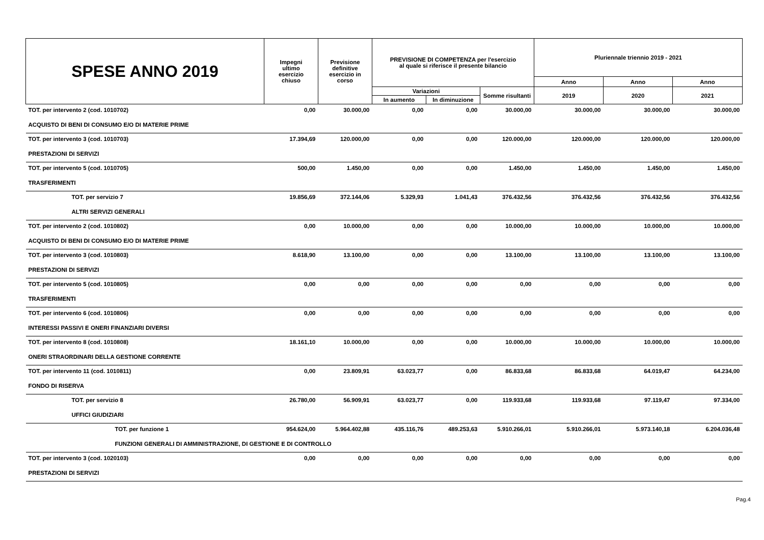| SPESE ANNO 2019 | Impegni ultimo esercizio chiuso | Previsione definitive esercizio in corso | PREVISIONE DI COMPETENZA per l'esercizio al quale si riferisce il presente bilancio | | | Pluriennale triennio 2019 - 2021 | | |
| --- | --- | --- | --- | --- | --- | --- | --- | --- |
| | | | | | | Anno | Anno | Anno |
| | | | Variazioni | | Somme risultanti | 2019 | 2020 | 2021 |
| | | | In aumento | In diminuzione | | | | |
| TOT. per intervento 2 (cod. 1010702) | 0,00 | 30.000,00 | 0,00 | 0,00 | 30.000,00 | 30.000,00 | 30.000,00 | 30.000,00 |
| ACQUISTO DI BENI DI CONSUMO E/O DI MATERIE PRIME | | | | | | | | |
| TOT. per intervento 3 (cod. 1010703) | 17.394,69 | 120.000,00 | 0,00 | 0,00 | 120.000,00 | 120.000,00 | 120.000,00 | 120.000,00 |
| PRESTAZIONI DI SERVIZI | | | | | | | | |
| TOT. per intervento 5 (cod. 1010705) | 500,00 | 1.450,00 | 0,00 | 0,00 | 1.450,00 | 1.450,00 | 1.450,00 | 1.450,00 |
| TRASFERIMENTI | | | | | | | | |
| TOT. per servizio 7 | 19.856,69 | 372.144,06 | 5.329,93 | 1.041,43 | 376.432,56 | 376.432,56 | 376.432,56 | 376.432,56 |
| ALTRI SERVIZI GENERALI | | | | | | | | |
| TOT. per intervento 2 (cod. 1010802) | 0,00 | 10.000,00 | 0,00 | 0,00 | 10.000,00 | 10.000,00 | 10.000,00 | 10.000,00 |
| ACQUISTO DI BENI DI CONSUMO E/O DI MATERIE PRIME | | | | | | | | |
| TOT. per intervento 3 (cod. 1010803) | 8.618,90 | 13.100,00 | 0,00 | 0,00 | 13.100,00 | 13.100,00 | 13.100,00 | 13.100,00 |
| PRESTAZIONI DI SERVIZI | | | | | | | | |
| TOT. per intervento 5 (cod. 1010805) | 0,00 | 0,00 | 0,00 | 0,00 | 0,00 | 0,00 | 0,00 | 0,00 |
| TRASFERIMENTI | | | | | | | | |
| TOT. per intervento 6 (cod. 1010806) | 0,00 | 0,00 | 0,00 | 0,00 | 0,00 | 0,00 | 0,00 | 0,00 |
| INTERESSI PASSIVI E ONERI FINANZIARI DIVERSI | | | | | | | | |
| TOT. per intervento 8 (cod. 1010808) | 18.161,10 | 10.000,00 | 0,00 | 0,00 | 10.000,00 | 10.000,00 | 10.000,00 | 10.000,00 |
| ONERI STRAORDINARI DELLA GESTIONE CORRENTE | | | | | | | | |
| TOT. per intervento 11 (cod. 1010811) | 0,00 | 23.809,91 | 63.023,77 | 0,00 | 86.833,68 | 86.833,68 | 64.019,47 | 64.234,00 |
| FONDO DI RISERVA | | | | | | | | |
| TOT. per servizio 8 | 26.780,00 | 56.909,91 | 63.023,77 | 0,00 | 119.933,68 | 119.933,68 | 97.119,47 | 97.334,00 |
| UFFICI GIUDIZIARI | | | | | | | | |
| TOT. per funzione 1 | 954.624,00 | 5.964.402,88 | 435.116,76 | 489.253,63 | 5.910.266,01 | 5.910.266,01 | 5.973.140,18 | 6.204.036,48 |
| FUNZIONI GENERALI DI AMMINISTRAZIONE, DI GESTIONE E DI CONTROLLO | | | | | | | | |
| TOT. per intervento 3 (cod. 1020103) | 0,00 | 0,00 | 0,00 | 0,00 | 0,00 | 0,00 | 0,00 | 0,00 |
| PRESTAZIONI DI SERVIZI | | | | | | | | |
Pag.4